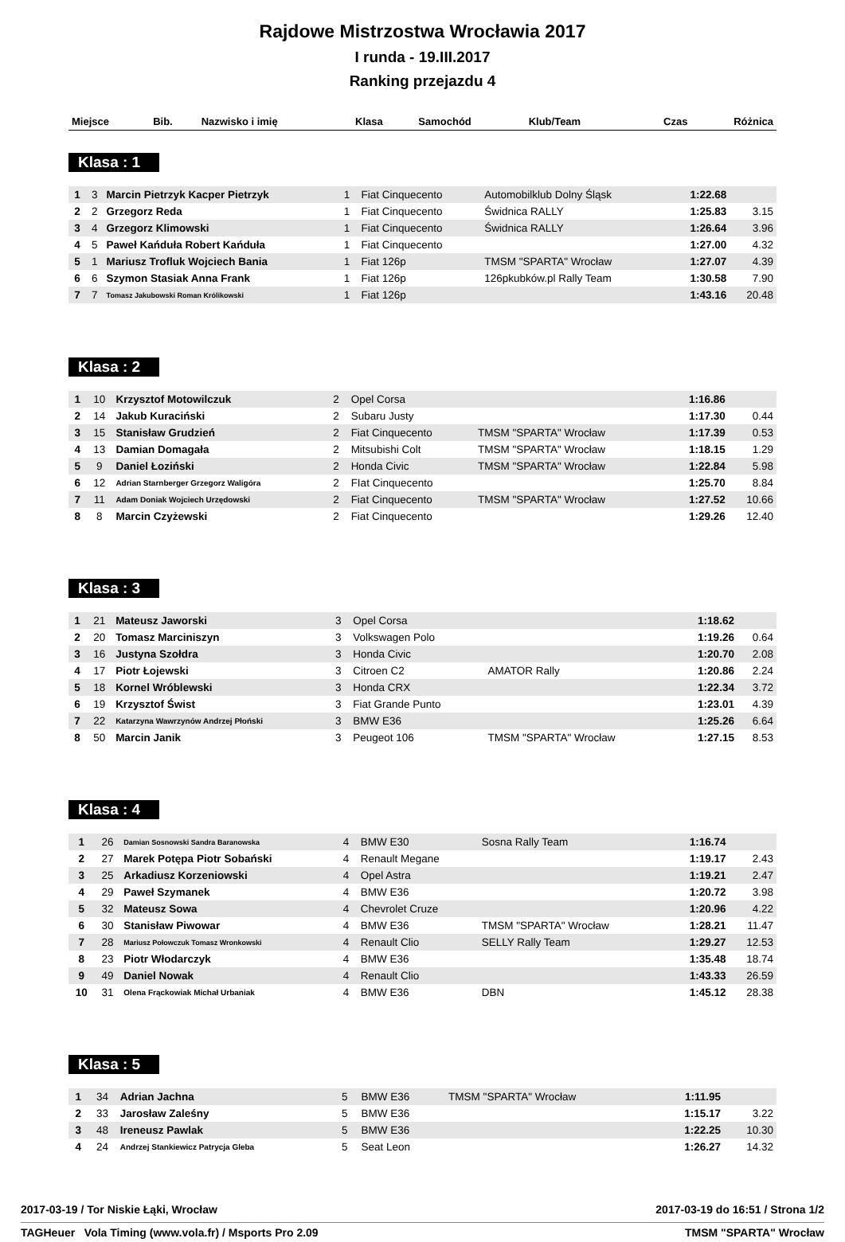Rajdowe Mistrzostwa Wrocławia 2017
I runda - 19.III.2017
Ranking przejazdu 4
| Miejsce | Bib. | Nazwisko i imię | Klasa | Samochód | Klub/Team | Czas | Różnica |
| --- | --- | --- | --- | --- | --- | --- | --- |
Klasa : 1
| 1 | 3 | Marcin Pietrzyk Kacper Pietrzyk | 1 | Fiat Cinquecento | Automobilklub Dolny Śląsk | 1:22.68 | |
| 2 | 2 | Grzegorz Reda | 1 | Fiat Cinquecento | Świdnica RALLY | 1:25.83 | 3.15 |
| 3 | 4 | Grzegorz Klimowski | 1 | Fiat Cinquecento | Świdnica RALLY | 1:26.64 | 3.96 |
| 4 | 5 | Paweł Kańduła Robert Kańduła | 1 | Fiat Cinquecento | | 1:27.00 | 4.32 |
| 5 | 1 | Mariusz Trofluk Wojciech Bania | 1 | Fiat 126p | TMSM "SPARTA" Wrocław | 1:27.07 | 4.39 |
| 6 | 6 | Szymon Stasiak Anna Frank | 1 | Fiat 126p | 126pkubków.pl Rally Team | 1:30.58 | 7.90 |
| 7 | 7 | Tomasz Jakubowski Roman Królikowski | 1 | Fiat 126p | | 1:43.16 | 20.48 |
Klasa : 2
| 1 | 10 | Krzysztof Motowilczuk | 2 | Opel Corsa | | 1:16.86 | |
| 2 | 14 | Jakub Kuraciński | 2 | Subaru Justy | | 1:17.30 | 0.44 |
| 3 | 15 | Stanisław Grudzień | 2 | Fiat Cinquecento | TMSM "SPARTA" Wrocław | 1:17.39 | 0.53 |
| 4 | 13 | Damian Domagała | 2 | Mitsubishi Colt | TMSM "SPARTA" Wrocław | 1:18.15 | 1.29 |
| 5 | 9 | Daniel Łoziński | 2 | Honda Civic | TMSM "SPARTA" Wrocław | 1:22.84 | 5.98 |
| 6 | 12 | Adrian Starnberger Grzegorz Waligóra | 2 | FIat Cinquecento | | 1:25.70 | 8.84 |
| 7 | 11 | Adam Doniak Wojciech Urzędowski | 2 | Fiat Cinquecento | TMSM "SPARTA" Wrocław | 1:27.52 | 10.66 |
| 8 | 8 | Marcin Czyżewski | 2 | Fiat Cinquecento | | 1:29.26 | 12.40 |
Klasa : 3
| 1 | 21 | Mateusz Jaworski | 3 | Opel Corsa | | 1:18.62 | |
| 2 | 20 | Tomasz Marciniszyn | 3 | Volkswagen Polo | | 1:19.26 | 0.64 |
| 3 | 16 | Justyna Szołdra | 3 | Honda Civic | | 1:20.70 | 2.08 |
| 4 | 17 | Piotr Łojewski | 3 | Citroen C2 | AMATOR Rally | 1:20.86 | 2.24 |
| 5 | 18 | Kornel Wróblewski | 3 | Honda CRX | | 1:22.34 | 3.72 |
| 6 | 19 | Krzysztof Świst | 3 | Fiat Grande Punto | | 1:23.01 | 4.39 |
| 7 | 22 | Katarzyna Wawrzynów Andrzej Płoński | 3 | BMW E36 | | 1:25.26 | 6.64 |
| 8 | 50 | Marcin Janik | 3 | Peugeot 106 | TMSM "SPARTA" Wrocław | 1:27.15 | 8.53 |
Klasa : 4
| 1 | 26 | Damian Sosnowski Sandra Baranowska | 4 | BMW E30 | Sosna Rally Team | 1:16.74 | |
| 2 | 27 | Marek Potępa Piotr Sobański | 4 | Renault Megane | | 1:19.17 | 2.43 |
| 3 | 25 | Arkadiusz Korzeniowski | 4 | Opel Astra | | 1:19.21 | 2.47 |
| 4 | 29 | Paweł Szymanek | 4 | BMW E36 | | 1:20.72 | 3.98 |
| 5 | 32 | Mateusz Sowa | 4 | Chevrolet Cruze | | 1:20.96 | 4.22 |
| 6 | 30 | Stanisław Piwowar | 4 | BMW E36 | TMSM "SPARTA" Wrocław | 1:28.21 | 11.47 |
| 7 | 28 | Mariusz Połowczuk Tomasz Wronkowski | 4 | Renault Clio | SELLY Rally Team | 1:29.27 | 12.53 |
| 8 | 23 | Piotr Włodarczyk | 4 | BMW E36 | | 1:35.48 | 18.74 |
| 9 | 49 | Daniel Nowak | 4 | Renault Clio | | 1:43.33 | 26.59 |
| 10 | 31 | Olena Frąckowiak Michał Urbaniak | 4 | BMW E36 | DBN | 1:45.12 | 28.38 |
Klasa : 5
| 1 | 34 | Adrian Jachna | 5 | BMW E36 | TMSM "SPARTA" Wrocław | 1:11.95 | |
| 2 | 33 | Jarosław Zaleśny | 5 | BMW E36 | | 1:15.17 | 3.22 |
| 3 | 48 | Ireneusz Pawlak | 5 | BMW E36 | | 1:22.25 | 10.30 |
| 4 | 24 | Andrzej Stankiewicz Patrycja Gleba | 5 | Seat Leon | | 1:26.27 | 14.32 |
2017-03-19 / Tor Niskie Łąki, Wrocław 2017-03-19 do 16:51 / Strona 1/2
TAGHeuer Vola Timing (www.vola.fr) / Msports Pro 2.09 TMSM "SPARTA" Wrocław